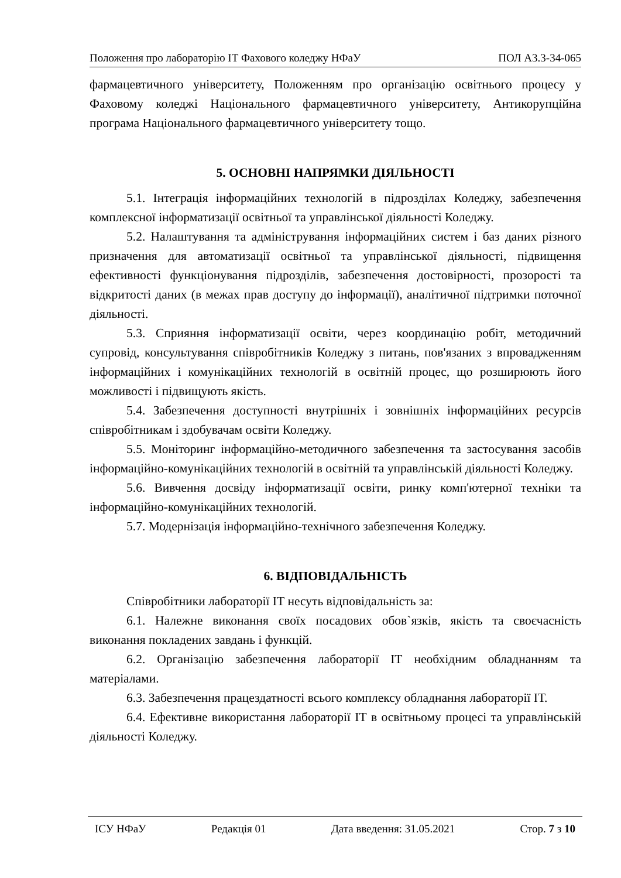Положення про лабораторію ІТ Фахового коледжу НФаУ ПОЛ А3.3-34-065
фармацевтичного університету, Положенням про організацію освітнього процесу у Фаховому коледжі Національного фармацевтичного університету, Антикорупційна програма Національного фармацевтичного університету тощо.
5. ОСНОВНІ НАПРЯМКИ ДІЯЛЬНОСТІ
5.1. Інтеграція інформаційних технологій в підрозділах Коледжу, забезпечення комплексної інформатизації освітньої та управлінської діяльності Коледжу.
5.2. Налаштування та адміністрування інформаційних систем і баз даних різного призначення для автоматизації освітньої та управлінської діяльності, підвищення ефективності функціонування підрозділів, забезпечення достовірності, прозорості та відкритості даних (в межах прав доступу до інформації), аналітичної підтримки поточної діяльності.
5.3. Сприяння інформатизації освіти, через координацію робіт, методичний супровід, консультування співробітників Коледжу з питань, пов'язаних з впровадженням інформаційних і комунікаційних технологій в освітній процес, що розширюють його можливості і підвищують якість.
5.4. Забезпечення доступності внутрішніх і зовнішніх інформаційних ресурсів співробітникам і здобувачам освіти Коледжу.
5.5. Моніторинг інформаційно-методичного забезпечення та застосування засобів інформаційно-комунікаційних технологій в освітній та управлінській діяльності Коледжу.
5.6. Вивчення досвіду інформатизації освіти, ринку комп'ютерної техніки та інформаційно-комунікаційних технологій.
5.7. Модернізація інформаційно-технічного забезпечення Коледжу.
6. ВІДПОВІДАЛЬНІСТЬ
Співробітники лабораторії ІТ несуть відповідальність за:
6.1. Належне виконання своїх посадових обов`язків, якість та своєчасність виконання покладених завдань і функцій.
6.2. Організацію забезпечення лабораторії ІТ необхідним обладнанням та матеріалами.
6.3. Забезпечення працездатності всього комплексу обладнання лабораторії ІТ.
6.4. Ефективне використання лабораторії ІТ в освітньому процесі та управлінській діяльності Коледжу.
ІСУ НФаУ Редакція 01 Дата введення: 31.05.2021 Стор. 7 з 10